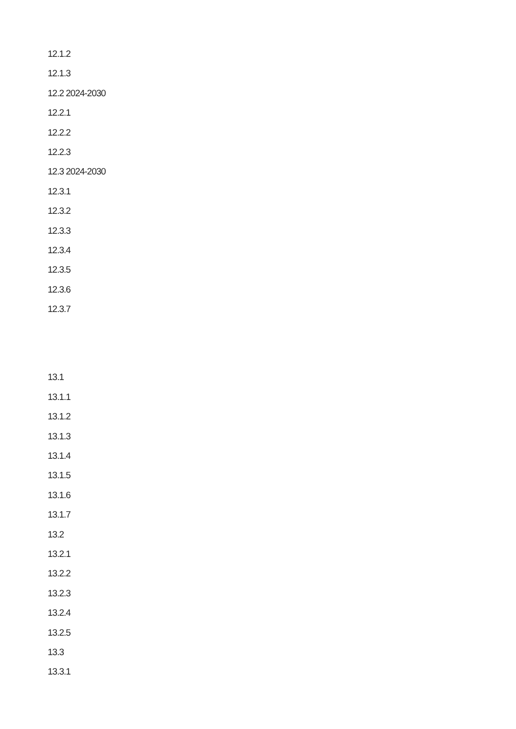12.1.2
12.1.3
12.2 2024-2030
12.2.1
12.2.2
12.2.3
12.3 2024-2030
12.3.1
12.3.2
12.3.3
12.3.4
12.3.5
12.3.6
12.3.7
13.1
13.1.1
13.1.2
13.1.3
13.1.4
13.1.5
13.1.6
13.1.7
13.2
13.2.1
13.2.2
13.2.3
13.2.4
13.2.5
13.3
13.3.1